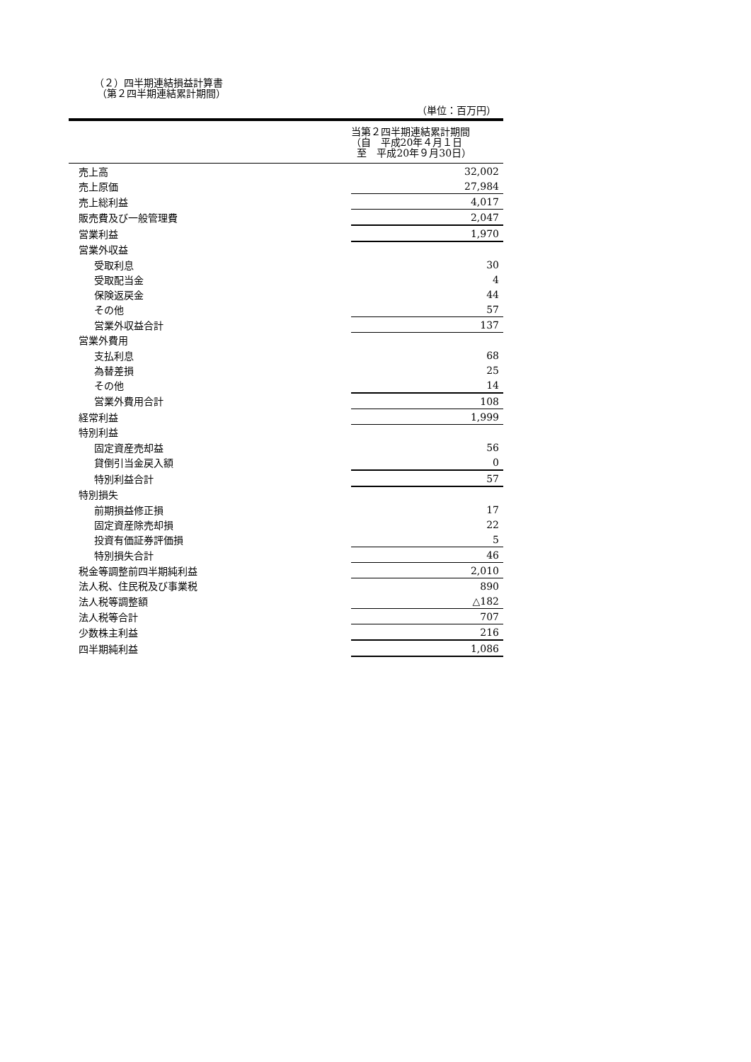（２）四半期連結損益計算書
（第２四半期連結累計期間）
（単位：百万円）
| | | 当第２四半期連結累計期間 （自 平成20年４月１日 至 平成20年９月30日） |
| --- | --- | --- |
| 売上高 | | 32,002 |
| 売上原価 | | 27,984 |
| 売上総利益 | | 4,017 |
| 販売費及び一般管理費 | | 2,047 |
| 営業利益 | | 1,970 |
| 営業外収益 | | |
| 受取利息 | | 30 |
| 受取配当金 | | 4 |
| 保険返戻金 | | 44 |
| その他 | | 57 |
| 営業外収益合計 | | 137 |
| 営業外費用 | | |
| 支払利息 | | 68 |
| 為替差損 | | 25 |
| その他 | | 14 |
| 営業外費用合計 | | 108 |
| 経常利益 | | 1,999 |
| 特別利益 | | |
| 固定資産売却益 | | 56 |
| 貸倒引当金戻入額 | | 0 |
| 特別利益合計 | | 57 |
| 特別損失 | | |
| 前期損益修正損 | | 17 |
| 固定資産除売却損 | | 22 |
| 投資有価証券評価損 | | 5 |
| 特別損失合計 | | 46 |
| 税金等調整前四半期純利益 | | 2,010 |
| 法人税、住民税及び事業税 | | 890 |
| 法人税等調整額 | | △182 |
| 法人税等合計 | | 707 |
| 少数株主利益 | | 216 |
| 四半期純利益 | | 1,086 |